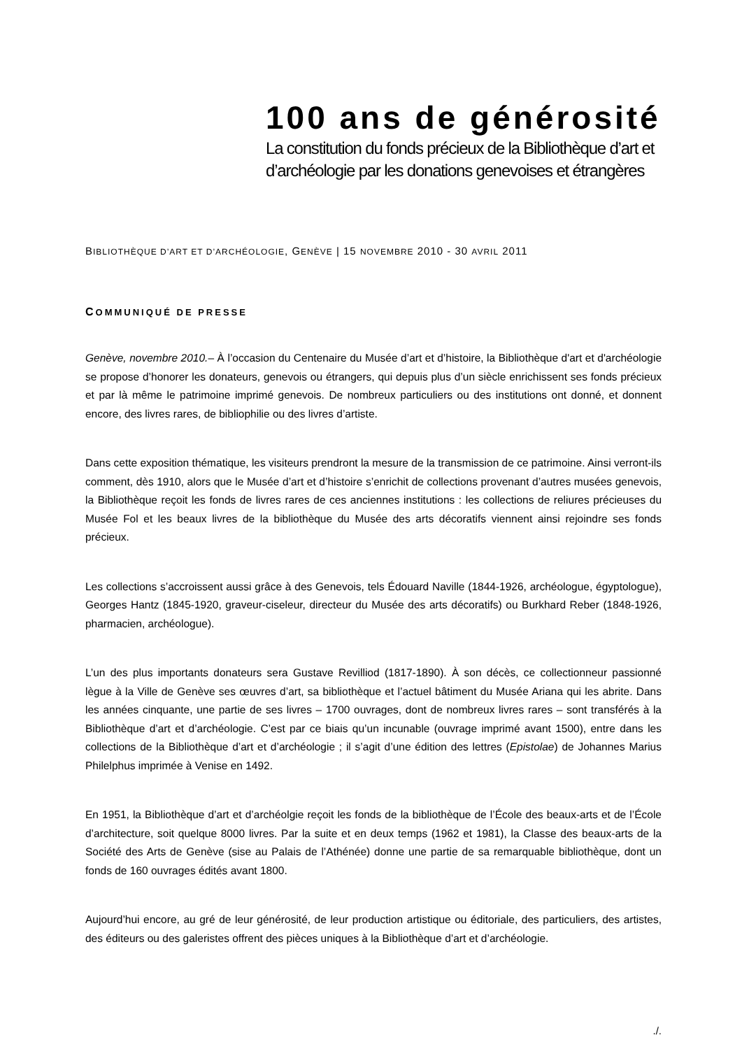100 ans de générosité
La constitution du fonds précieux de la Bibliothèque d’art et d’archéologie par les donations genevoises et étrangères
BIBLIOTHÈQUE D’ART ET D’ARCHÉOLOGIE, GENÈVE | 15 NOVEMBRE 2010 - 30 AVRIL 2011
COMMUNIQUÉ DE PRESSE
Genève, novembre 2010.– À l’occasion du Centenaire du Musée d’art et d’histoire, la Bibliothèque d'art et d'archéologie se propose d’honorer les donateurs, genevois ou étrangers, qui depuis plus d’un siècle enrichissent ses fonds précieux et par là même le patrimoine imprimé genevois. De nombreux particuliers ou des institutions ont donné, et donnent encore, des livres rares, de bibliophilie ou des livres d’artiste.
Dans cette exposition thématique, les visiteurs prendront la mesure de la transmission de ce patrimoine. Ainsi verront-ils comment, dès 1910, alors que le Musée d’art et d’histoire s’enrichit de collections provenant d’autres musées genevois, la Bibliothèque reçoit les fonds de livres rares de ces anciennes institutions : les collections de reliures précieuses du Musée Fol et les beaux livres de la bibliothèque du Musée des arts décoratifs viennent ainsi rejoindre ses fonds précieux.
Les collections s’accroissent aussi grâce à des Genevois, tels Édouard Naville (1844-1926, archéologue, égyptologue), Georges Hantz (1845-1920, graveur-ciseleur, directeur du Musée des arts décoratifs) ou Burkhard Reber (1848-1926, pharmacien, archéologue).
L’un des plus importants donateurs sera Gustave Revilliod (1817-1890). À son décès, ce collectionneur passionné lègue à la Ville de Genève ses œuvres d’art, sa bibliothèque et l’actuel bâtiment du Musée Ariana qui les abrite. Dans les années cinquante, une partie de ses livres – 1700 ouvrages, dont de nombreux livres rares – sont transférés à la Bibliothèque d’art et d’archéologie. C’est par ce biais qu’un incunable (ouvrage imprimé avant 1500), entre dans les collections de la Bibliothèque d’art et d’archéologie ; il s’agit d’une édition des lettres (Epistolae) de Johannes Marius Philelphus imprimée à Venise en 1492.
En 1951, la Bibliothèque d’art et d’archéolgie reçoit les fonds de la bibliothèque de l’École des beaux-arts et de l’École d’architecture, soit quelque 8000 livres. Par la suite et en deux temps (1962 et 1981), la Classe des beaux-arts de la Société des Arts de Genève (sise au Palais de l’Athénée) donne une partie de sa remarquable bibliothèque, dont un fonds de 160 ouvrages édités avant 1800.
Aujourd’hui encore, au gré de leur générosité, de leur production artistique ou éditoriale, des particuliers, des artistes, des éditeurs ou des galeristes offrent des pièces uniques à la Bibliothèque d’art et d’archéologie.
./.